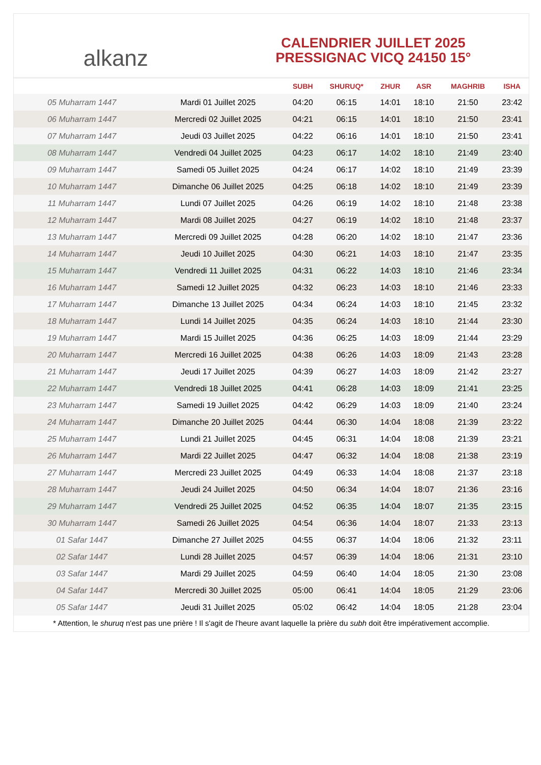alkanz
CALENDRIER JUILLET 2025
PRESSIGNAC VICQ 24150 15°
| | | SUBH | SHURUQ* | ZHUR | ASR | MAGHRIB | ISHA |
| --- | --- | --- | --- | --- | --- | --- | --- |
| 05 Muharram 1447 | Mardi 01 Juillet 2025 | 04:20 | 06:15 | 14:01 | 18:10 | 21:50 | 23:42 |
| 06 Muharram 1447 | Mercredi 02 Juillet 2025 | 04:21 | 06:15 | 14:01 | 18:10 | 21:50 | 23:41 |
| 07 Muharram 1447 | Jeudi 03 Juillet 2025 | 04:22 | 06:16 | 14:01 | 18:10 | 21:50 | 23:41 |
| 08 Muharram 1447 | Vendredi 04 Juillet 2025 | 04:23 | 06:17 | 14:02 | 18:10 | 21:49 | 23:40 |
| 09 Muharram 1447 | Samedi 05 Juillet 2025 | 04:24 | 06:17 | 14:02 | 18:10 | 21:49 | 23:39 |
| 10 Muharram 1447 | Dimanche 06 Juillet 2025 | 04:25 | 06:18 | 14:02 | 18:10 | 21:49 | 23:39 |
| 11 Muharram 1447 | Lundi 07 Juillet 2025 | 04:26 | 06:19 | 14:02 | 18:10 | 21:48 | 23:38 |
| 12 Muharram 1447 | Mardi 08 Juillet 2025 | 04:27 | 06:19 | 14:02 | 18:10 | 21:48 | 23:37 |
| 13 Muharram 1447 | Mercredi 09 Juillet 2025 | 04:28 | 06:20 | 14:02 | 18:10 | 21:47 | 23:36 |
| 14 Muharram 1447 | Jeudi 10 Juillet 2025 | 04:30 | 06:21 | 14:03 | 18:10 | 21:47 | 23:35 |
| 15 Muharram 1447 | Vendredi 11 Juillet 2025 | 04:31 | 06:22 | 14:03 | 18:10 | 21:46 | 23:34 |
| 16 Muharram 1447 | Samedi 12 Juillet 2025 | 04:32 | 06:23 | 14:03 | 18:10 | 21:46 | 23:33 |
| 17 Muharram 1447 | Dimanche 13 Juillet 2025 | 04:34 | 06:24 | 14:03 | 18:10 | 21:45 | 23:32 |
| 18 Muharram 1447 | Lundi 14 Juillet 2025 | 04:35 | 06:24 | 14:03 | 18:10 | 21:44 | 23:30 |
| 19 Muharram 1447 | Mardi 15 Juillet 2025 | 04:36 | 06:25 | 14:03 | 18:09 | 21:44 | 23:29 |
| 20 Muharram 1447 | Mercredi 16 Juillet 2025 | 04:38 | 06:26 | 14:03 | 18:09 | 21:43 | 23:28 |
| 21 Muharram 1447 | Jeudi 17 Juillet 2025 | 04:39 | 06:27 | 14:03 | 18:09 | 21:42 | 23:27 |
| 22 Muharram 1447 | Vendredi 18 Juillet 2025 | 04:41 | 06:28 | 14:03 | 18:09 | 21:41 | 23:25 |
| 23 Muharram 1447 | Samedi 19 Juillet 2025 | 04:42 | 06:29 | 14:03 | 18:09 | 21:40 | 23:24 |
| 24 Muharram 1447 | Dimanche 20 Juillet 2025 | 04:44 | 06:30 | 14:04 | 18:08 | 21:39 | 23:22 |
| 25 Muharram 1447 | Lundi 21 Juillet 2025 | 04:45 | 06:31 | 14:04 | 18:08 | 21:39 | 23:21 |
| 26 Muharram 1447 | Mardi 22 Juillet 2025 | 04:47 | 06:32 | 14:04 | 18:08 | 21:38 | 23:19 |
| 27 Muharram 1447 | Mercredi 23 Juillet 2025 | 04:49 | 06:33 | 14:04 | 18:08 | 21:37 | 23:18 |
| 28 Muharram 1447 | Jeudi 24 Juillet 2025 | 04:50 | 06:34 | 14:04 | 18:07 | 21:36 | 23:16 |
| 29 Muharram 1447 | Vendredi 25 Juillet 2025 | 04:52 | 06:35 | 14:04 | 18:07 | 21:35 | 23:15 |
| 30 Muharram 1447 | Samedi 26 Juillet 2025 | 04:54 | 06:36 | 14:04 | 18:07 | 21:33 | 23:13 |
| 01 Safar 1447 | Dimanche 27 Juillet 2025 | 04:55 | 06:37 | 14:04 | 18:06 | 21:32 | 23:11 |
| 02 Safar 1447 | Lundi 28 Juillet 2025 | 04:57 | 06:39 | 14:04 | 18:06 | 21:31 | 23:10 |
| 03 Safar 1447 | Mardi 29 Juillet 2025 | 04:59 | 06:40 | 14:04 | 18:05 | 21:30 | 23:08 |
| 04 Safar 1447 | Mercredi 30 Juillet 2025 | 05:00 | 06:41 | 14:04 | 18:05 | 21:29 | 23:06 |
| 05 Safar 1447 | Jeudi 31 Juillet 2025 | 05:02 | 06:42 | 14:04 | 18:05 | 21:28 | 23:04 |
* Attention, le shuruq n'est pas une prière ! Il s'agit de l'heure avant laquelle la prière du subh doit être impérativement accomplie.